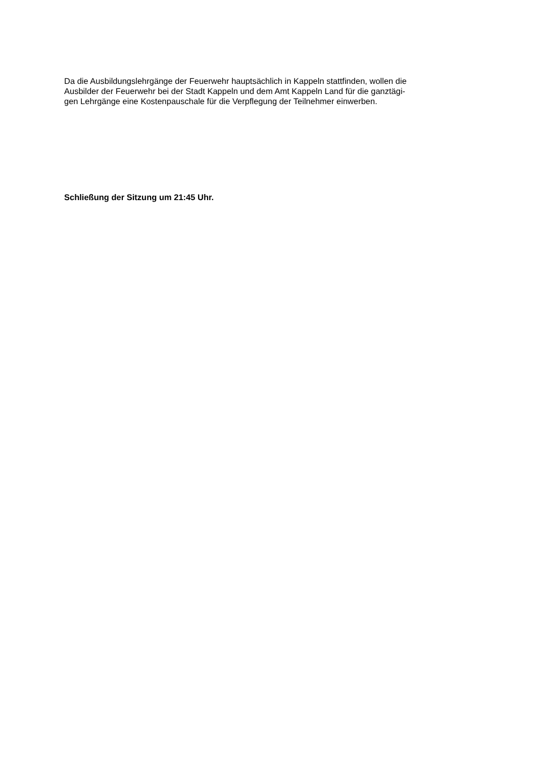Da die Ausbildungslehrgänge der Feuerwehr hauptsächlich in Kappeln stattfinden, wollen die
Ausbilder der Feuerwehr bei der Stadt Kappeln und dem Amt Kappeln Land für die ganztägi-
gen Lehrgänge eine Kostenpauschale für die Verpflegung der Teilnehmer einwerben.
Schließung der Sitzung um 21:45 Uhr.